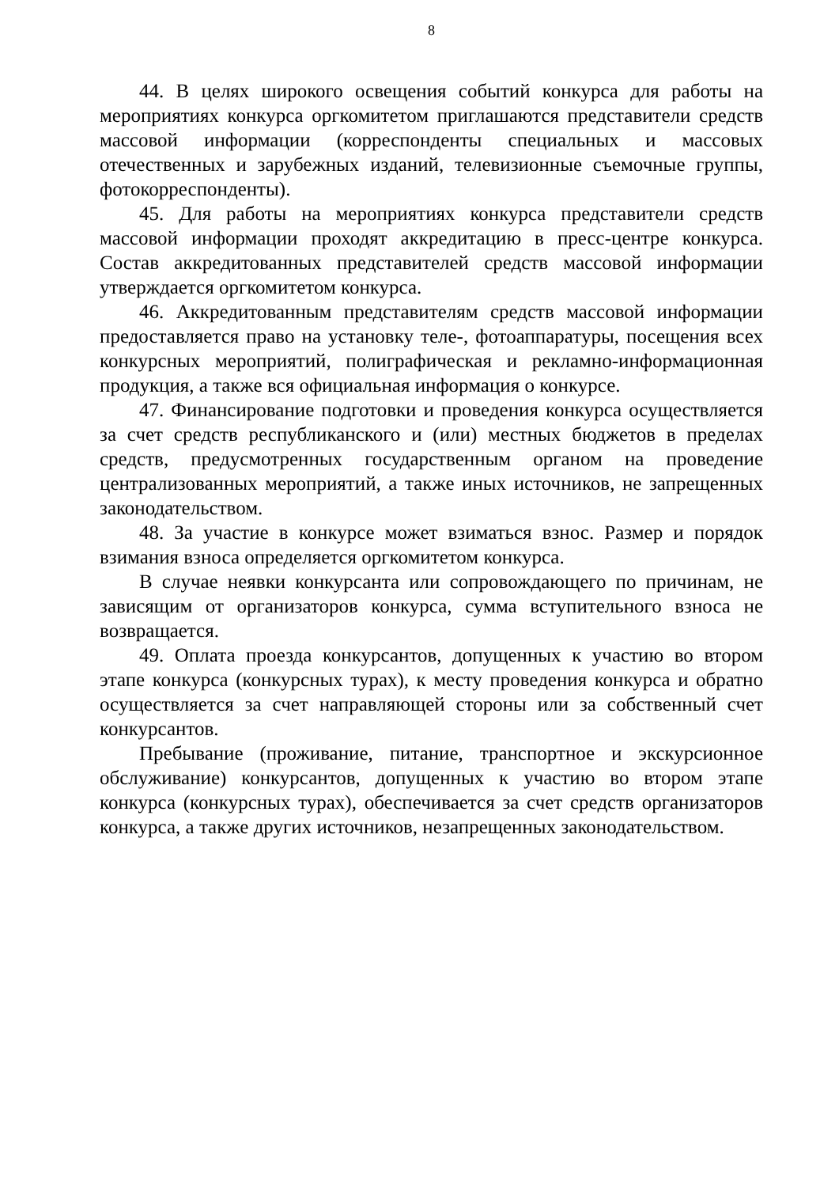8
44. В целях широкого освещения событий конкурса для работы на мероприятиях конкурса оргкомитетом приглашаются представители средств массовой информации (корреспонденты специальных и массовых отечественных и зарубежных изданий, телевизионные съемочные группы, фотокорреспонденты).
45. Для работы на мероприятиях конкурса представители средств массовой информации проходят аккредитацию в пресс-центре конкурса. Состав аккредитованных представителей средств массовой информации утверждается оргкомитетом конкурса.
46. Аккредитованным представителям средств массовой информации предоставляется право на установку теле-, фотоаппаратуры, посещения всех конкурсных мероприятий, полиграфическая и рекламно-информационная продукция, а также вся официальная информация о конкурсе.
47. Финансирование подготовки и проведения конкурса осуществляется за счет средств республиканского и (или) местных бюджетов в пределах средств, предусмотренных государственным органом на проведение централизованных мероприятий, а также иных источников, не запрещенных законодательством.
48. За участие в конкурсе может взиматься взнос. Размер и порядок взимания взноса определяется оргкомитетом конкурса.
В случае неявки конкурсанта или сопровождающего по причинам, не зависящим от организаторов конкурса, сумма вступительного взноса не возвращается.
49. Оплата проезда конкурсантов, допущенных к участию во втором этапе конкурса (конкурсных турах), к месту проведения конкурса и обратно осуществляется за счет направляющей стороны или за собственный счет конкурсантов.
Пребывание (проживание, питание, транспортное и экскурсионное обслуживание) конкурсантов, допущенных к участию во втором этапе конкурса (конкурсных турах), обеспечивается за счет средств организаторов конкурса, а также других источников, незапрещенных законодательством.